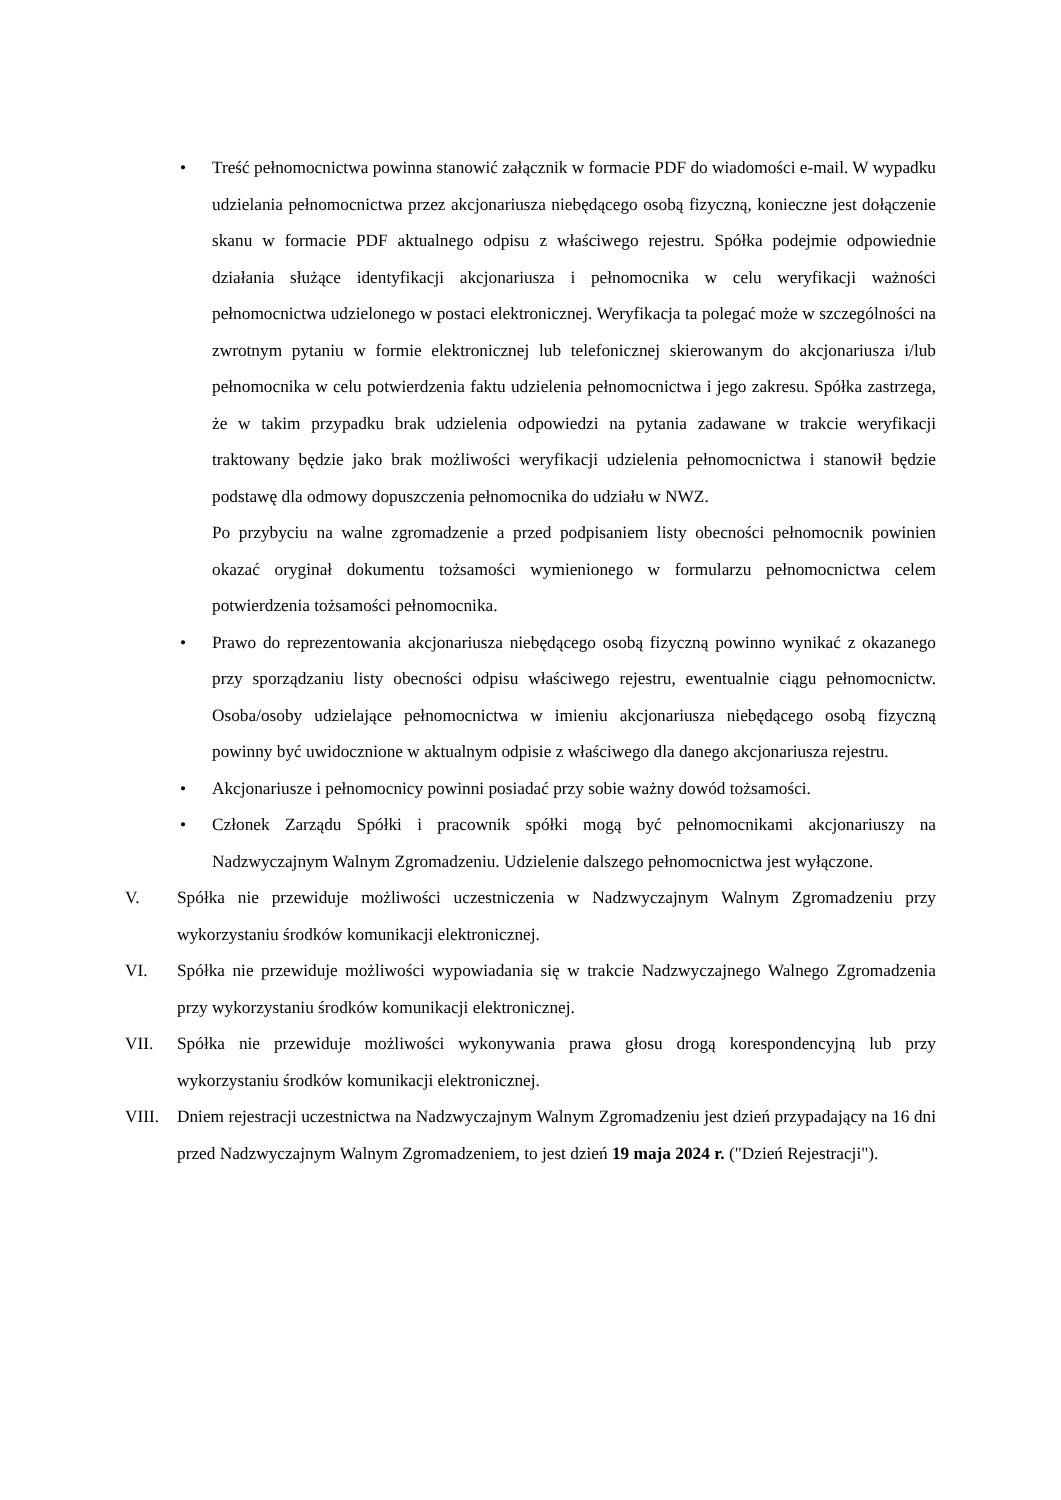• Treść pełnomocnictwa powinna stanowić załącznik w formacie PDF do wiadomości e-mail. W wypadku udzielania pełnomocnictwa przez akcjonariusza niebędącego osobą fizyczną, konieczne jest dołączenie skanu w formacie PDF aktualnego odpisu z właściwego rejestru. Spółka podejmie odpowiednie działania służące identyfikacji akcjonariusza i pełnomocnika w celu weryfikacji ważności pełnomocnictwa udzielonego w postaci elektronicznej. Weryfikacja ta polegać może w szczególności na zwrotnym pytaniu w formie elektronicznej lub telefonicznej skierowanym do akcjonariusza i/lub pełnomocnika w celu potwierdzenia faktu udzielenia pełnomocnictwa i jego zakresu. Spółka zastrzega, że w takim przypadku brak udzielenia odpowiedzi na pytania zadawane w trakcie weryfikacji traktowany będzie jako brak możliwości weryfikacji udzielenia pełnomocnictwa i stanowił będzie podstawę dla odmowy dopuszczenia pełnomocnika do udziału w NWZ.
Po przybyciu na walne zgromadzenie a przed podpisaniem listy obecności pełnomocnik powinien okazać oryginał dokumentu tożsamości wymienionego w formularzu pełnomocnictwa celem potwierdzenia tożsamości pełnomocnika.
• Prawo do reprezentowania akcjonariusza niebędącego osobą fizyczną powinno wynikać z okazanego przy sporządzaniu listy obecności odpisu właściwego rejestru, ewentualnie ciągu pełnomocnictw. Osoba/osoby udzielające pełnomocnictwa w imieniu akcjonariusza niebędącego osobą fizyczną powinny być uwidocznione w aktualnym odpisie z właściwego dla danego akcjonariusza rejestru.
• Akcjonariusze i pełnomocnicy powinni posiadać przy sobie ważny dowód tożsamości.
• Członek Zarządu Spółki i pracownik spółki mogą być pełnomocnikami akcjonariuszy na Nadzwyczajnym Walnym Zgromadzeniu. Udzielenie dalszego pełnomocnictwa jest wyłączone.
V. Spółka nie przewiduje możliwości uczestniczenia w Nadzwyczajnym Walnym Zgromadzeniu przy wykorzystaniu środków komunikacji elektronicznej.
VI. Spółka nie przewiduje możliwości wypowiadania się w trakcie Nadzwyczajnego Walnego Zgromadzenia przy wykorzystaniu środków komunikacji elektronicznej.
VII. Spółka nie przewiduje możliwości wykonywania prawa głosu drogą korespondencyjną lub przy wykorzystaniu środków komunikacji elektronicznej.
VIII. Dniem rejestracji uczestnictwa na Nadzwyczajnym Walnym Zgromadzeniu jest dzień przypadający na 16 dni przed Nadzwyczajnym Walnym Zgromadzeniem, to jest dzień 19 maja 2024 r. ("Dzień Rejestracji").